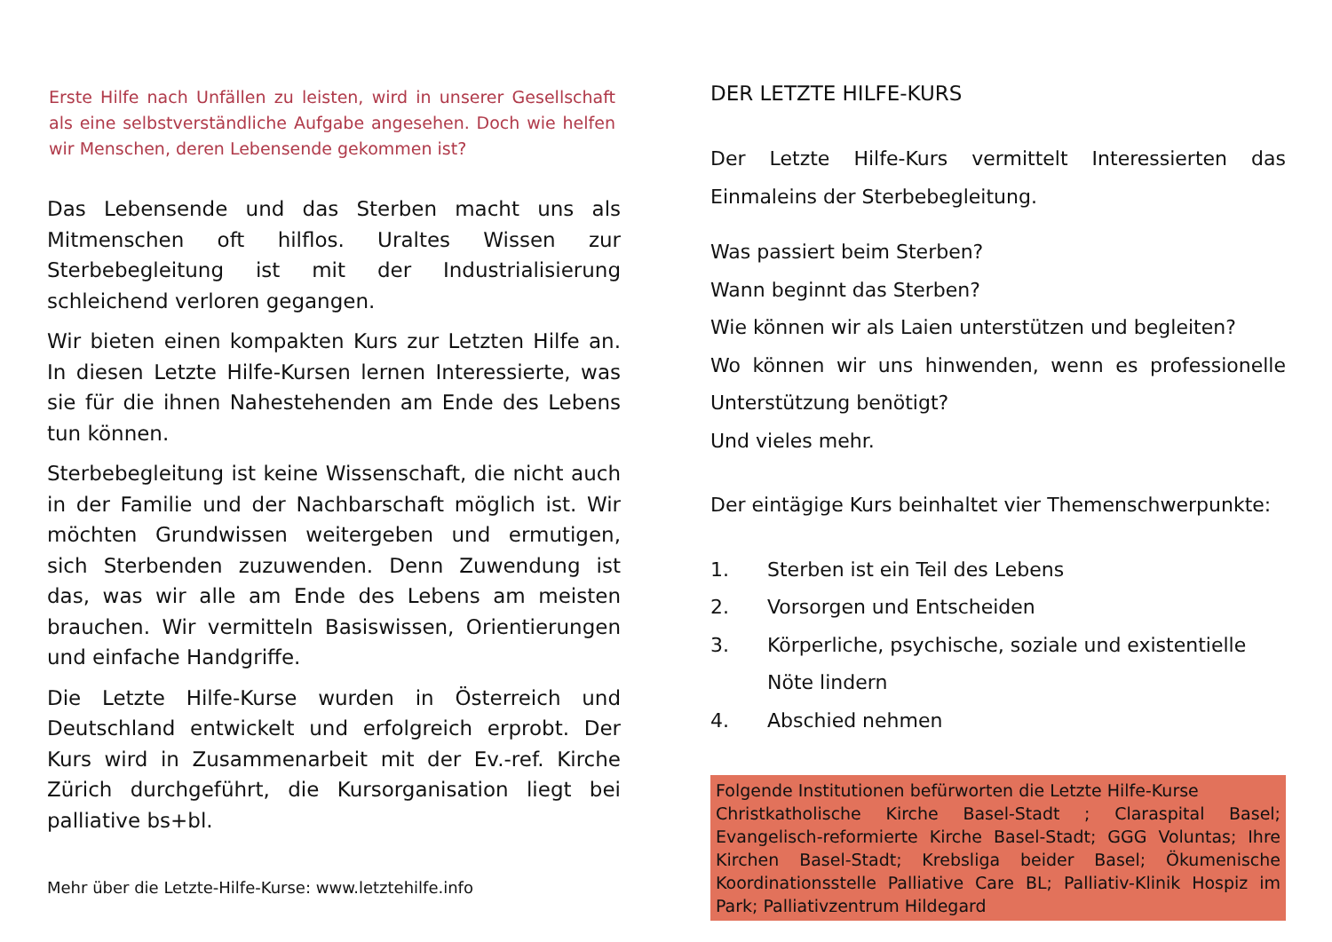Erste Hilfe nach Unfällen zu leisten, wird in unserer Gesellschaft als eine selbstverständliche Aufgabe angesehen. Doch wie helfen wir Menschen, deren Lebensende gekommen ist?
Das Lebensende und das Sterben macht uns als Mitmenschen oft hilflos. Uraltes Wissen zur Sterbebegleitung ist mit der Industrialisierung schleichend verloren gegangen.
Wir bieten einen kompakten Kurs zur Letzten Hilfe an. In diesen Letzte Hilfe-Kursen lernen Interessierte, was sie für die ihnen Nahestehenden am Ende des Lebens tun können.
Sterbebegleitung ist keine Wissenschaft, die nicht auch in der Familie und der Nachbarschaft möglich ist. Wir möchten Grundwissen weitergeben und ermutigen, sich Sterbenden zuzuwenden. Denn Zuwendung ist das, was wir alle am Ende des Lebens am meisten brauchen. Wir vermitteln Basiswissen, Orientierungen und einfache Handgriffe.
Die Letzte Hilfe-Kurse wurden in Österreich und Deutschland entwickelt und erfolgreich erprobt. Der Kurs wird in Zusammenarbeit mit der Ev.-ref. Kirche Zürich durchgeführt, die Kursorganisation liegt bei palliative bs+bl.
Mehr über die Letzte-Hilfe-Kurse: www.letztehilfe.info
DER LETZTE HILFE-KURS
Der Letzte Hilfe-Kurs vermittelt Interessierten das Einmaleins der Sterbebegleitung.
Was passiert beim Sterben?
Wann beginnt das Sterben?
Wie können wir als Laien unterstützen und begleiten?
Wo können wir uns hinwenden, wenn es professionelle Unterstützung benötigt?
Und vieles mehr.
Der eintägige Kurs beinhaltet vier Themenschwerpunkte:
1. Sterben ist ein Teil des Lebens
2. Vorsorgen und Entscheiden
3. Körperliche, psychische, soziale und existentielle Nöte lindern
4. Abschied nehmen
Folgende Institutionen befürworten die Letzte Hilfe-Kurse
Christkatholische Kirche Basel-Stadt ; Claraspital Basel; Evangelisch-reformierte Kirche Basel-Stadt; GGG Voluntas; Ihre Kirchen Basel-Stadt; Krebsliga beider Basel; Ökumenische Koordinationsstelle Palliative Care BL; Palliativ-Klinik Hospiz im Park; Palliativzentrum Hildegard